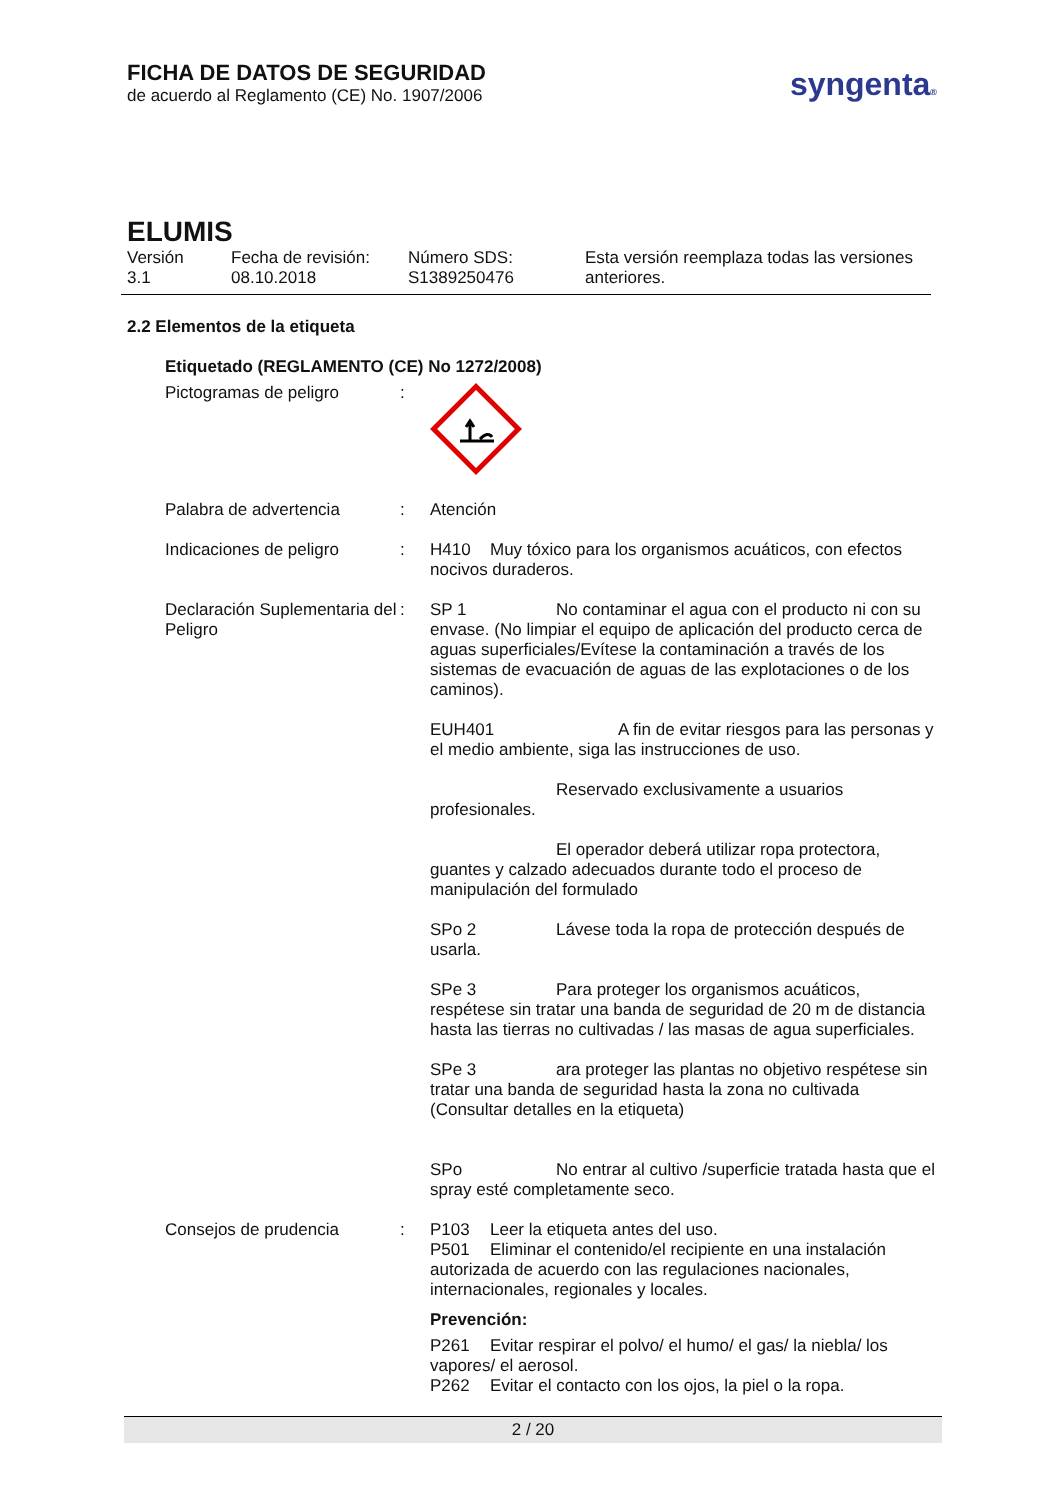FICHA DE DATOS DE SEGURIDAD
de acuerdo al Reglamento (CE) No. 1907/2006
syngenta®
ELUMIS
| Versión 3.1 | Fecha de revisión: 08.10.2018 | Número SDS: S1389250476 | Esta versión reemplaza todas las versiones anteriores. |
2.2 Elementos de la etiqueta
Etiquetado (REGLAMENTO (CE) No 1272/2008)
| Pictogramas de peligro | : | |
| Palabra de advertencia | : | Atención |
| Indicaciones de peligro | : | H410 Muy tóxico para los organismos acuáticos, con efectos nocivos duraderos. |
| Declaración Suplementaria del Peligro | : | SP 1 No contaminar el agua con el producto ni con su envase. (No limpiar el equipo de aplicación del producto cerca de aguas superficiales/Evítese la contaminación a través de los sistemas de evacuación de aguas de las explotaciones o de los caminos). EUH401 A fin de evitar riesgos para las personas y el medio ambiente, siga las instrucciones de uso. Reservado exclusivamente a usuarios profesionales. El operador deberá utilizar ropa protectora, guantes y calzado adecuados durante todo el proceso de manipulación del formulado SPo 2 Lávese toda la ropa de protección después de usarla. SPe 3 Para proteger los organismos acuáticos, respétese sin tratar una banda de seguridad de 20 m de distancia hasta las tierras no cultivadas / las masas de agua superficiales. SPe 3 ara proteger las plantas no objetivo respétese sin tratar una banda de seguridad hasta la zona no cultivada (Consultar detalles en la etiqueta) SPo No entrar al cultivo /superficie tratada hasta que el spray esté completamente seco. |
| Consejos de prudencia | : | P103 Leer la etiqueta antes del uso. P501 Eliminar el contenido/el recipiente en una instalación autorizada de acuerdo con las regulaciones nacionales, internacionales, regionales y locales. Prevención: P261 Evitar respirar el polvo/ el humo/ el gas/ la niebla/ los vapores/ el aerosol. P262 Evitar el contacto con los ojos, la piel o la ropa. |
2 / 20